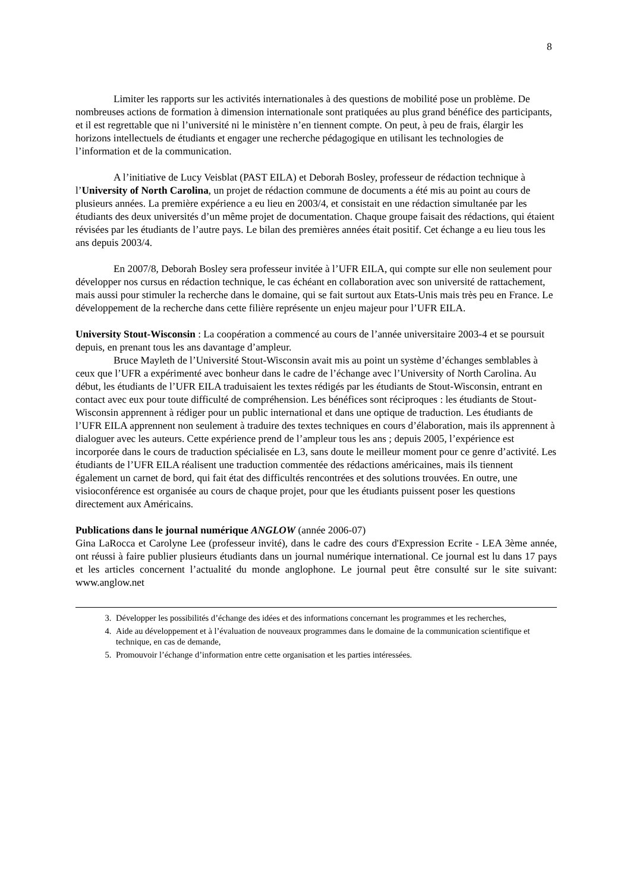8
Limiter les rapports sur les activités internationales à des questions de mobilité pose un problème. De nombreuses actions de formation à dimension internationale sont pratiquées au plus grand bénéfice des participants, et il est regrettable que ni l’université ni le ministère n’en tiennent compte. On peut, à peu de frais, élargir les horizons intellectuels de étudiants et engager une recherche pédagogique en utilisant les technologies de l’information et de la communication.
A l’initiative de Lucy Veisblat (PAST EILA) et Deborah Bosley, professeur de rédaction technique à l’University of North Carolina, un projet de rédaction commune de documents a été mis au point au cours de plusieurs années. La première expérience a eu lieu en 2003/4, et consistait en une rédaction simultanée par les étudiants des deux universités d’un même projet de documentation. Chaque groupe faisait des rédactions, qui étaient révisées par les étudiants de l’autre pays. Le bilan des premières années était positif. Cet échange a eu lieu tous les ans depuis 2003/4.
En 2007/8, Deborah Bosley sera professeur invitée à l’UFR EILA, qui compte sur elle non seulement pour développer nos cursus en rédaction technique, le cas échéant en collaboration avec son université de rattachement, mais aussi pour stimuler la recherche dans le domaine, qui se fait surtout aux Etats-Unis mais très peu en France. Le développement de la recherche dans cette filière représente un enjeu majeur pour l’UFR EILA.
University Stout-Wisconsin : La coopération a commencé au cours de l’année universitaire 2003-4 et se poursuit depuis, en prenant tous les ans davantage d’ampleur.
Bruce Mayleth de l’Université Stout-Wisconsin avait mis au point un système d’échanges semblables à ceux que l’UFR a expérimenté avec bonheur dans le cadre de l’échange avec l’University of North Carolina. Au début, les étudiants de l’UFR EILA traduisaient les textes rédigés par les étudiants de Stout-Wisconsin, entrant en contact avec eux pour toute difficulté de compréhension. Les bénéfices sont réciproques : les étudiants de Stout-Wisconsin apprennent à rédiger pour un public international et dans une optique de traduction. Les étudiants de l’UFR EILA apprennent non seulement à traduire des textes techniques en cours d’élaboration, mais ils apprennent à dialoguer avec les auteurs. Cette expérience prend de l’ampleur tous les ans ; depuis 2005, l’expérience est incorporée dans le cours de traduction spécialisée en L3, sans doute le meilleur moment pour ce genre d’activité. Les étudiants de l’UFR EILA réalisent une traduction commentée des rédactions américaines, mais ils tiennent également un carnet de bord, qui fait état des difficultés rencontrées et des solutions trouvées. En outre, une visioconférence est organisée au cours de chaque projet, pour que les étudiants puissent poser les questions directement aux Américains.
Publications dans le journal numérique ANGLOW (année 2006-07)
Gina LaRocca et Carolyne Lee (professeur invité), dans le cadre des cours d'Expression Ecrite - LEA 3ème année, ont réussi à faire publier plusieurs étudiants dans un journal numérique international. Ce journal est lu dans 17 pays et les articles concernent l’actualité du monde anglophone. Le journal peut être consulté sur le site suivant: www.anglow.net
3. Développer les possibilités d’échange des idées et des informations concernant les programmes et les recherches,
4. Aide au développement et à l’évaluation de nouveaux programmes dans le domaine de la communication scientifique et technique, en cas de demande,
5. Promouvoir l’échange d’information entre cette organisation et les parties intéressées.